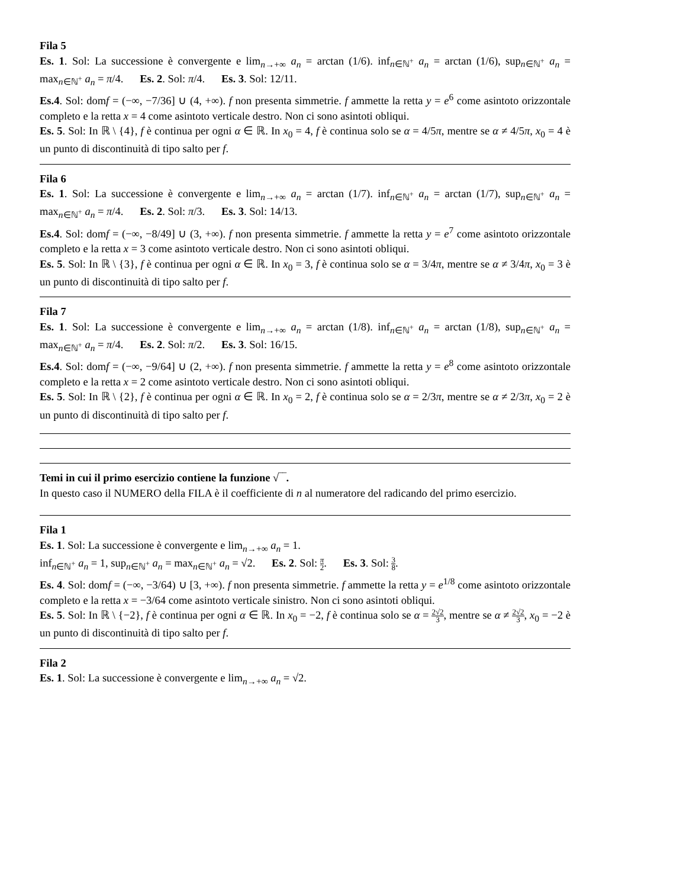Fila 5
Es. 1. Sol: La successione è convergente e lim<sub>n→+∞</sub> a<sub>n</sub> = arctan (1/6). inf<sub>n∈ℕ<sup>+</sup></sub> a<sub>n</sub> = arctan (1/6), sup<sub>n∈ℕ<sup>+</sup></sub> a<sub>n</sub> = max<sub>n∈ℕ<sup>+</sup></sub> a<sub>n</sub> = π/4. Es. 2. Sol: π/4. Es. 3. Sol: 12/11.
Es.4. Sol: domf = (−∞, −7/36] ∪ (4, +∞). f non presenta simmetrie. f ammette la retta y = e<sup>6</sup> come asintoto orizzontale completo e la retta x = 4 come asintoto verticale destro. Non ci sono asintoti obliqui.
Es. 5. Sol: In ℝ \ {4}, f è continua per ogni α ∈ ℝ. In x<sub>0</sub> = 4, f è continua solo se α = 4/5π, mentre se α ≠ 4/5π, x<sub>0</sub> = 4 è un punto di discontinuità di tipo salto per f.
Fila 6
Es. 1. Sol: La successione è convergente e lim<sub>n→+∞</sub> a<sub>n</sub> = arctan (1/7). inf<sub>n∈ℕ<sup>+</sup></sub> a<sub>n</sub> = arctan (1/7), sup<sub>n∈ℕ<sup>+</sup></sub> a<sub>n</sub> = max<sub>n∈ℕ<sup>+</sup></sub> a<sub>n</sub> = π/4. Es. 2. Sol: π/3. Es. 3. Sol: 14/13.
Es.4. Sol: domf = (−∞, −8/49] ∪ (3, +∞). f non presenta simmetrie. f ammette la retta y = e<sup>7</sup> come asintoto orizzontale completo e la retta x = 3 come asintoto verticale destro. Non ci sono asintoti obliqui.
Es. 5. Sol: In ℝ \ {3}, f è continua per ogni α ∈ ℝ. In x<sub>0</sub> = 3, f è continua solo se α = 3/4π, mentre se α ≠ 3/4π, x<sub>0</sub> = 3 è un punto di discontinuità di tipo salto per f.
Fila 7
Es. 1. Sol: La successione è convergente e lim<sub>n→+∞</sub> a<sub>n</sub> = arctan (1/8). inf<sub>n∈ℕ<sup>+</sup></sub> a<sub>n</sub> = arctan (1/8), sup<sub>n∈ℕ<sup>+</sup></sub> a<sub>n</sub> = max<sub>n∈ℕ<sup>+</sup></sub> a<sub>n</sub> = π/4. Es. 2. Sol: π/2. Es. 3. Sol: 16/15.
Es.4. Sol: domf = (−∞, −9/64] ∪ (2, +∞). f non presenta simmetrie. f ammette la retta y = e<sup>8</sup> come asintoto orizzontale completo e la retta x = 2 come asintoto verticale destro. Non ci sono asintoti obliqui.
Es. 5. Sol: In ℝ \ {2}, f è continua per ogni α ∈ ℝ. In x<sub>0</sub> = 2, f è continua solo se α = 2/3π, mentre se α ≠ 2/3π, x<sub>0</sub> = 2 è un punto di discontinuità di tipo salto per f.
Temi in cui il primo esercizio contiene la funzione √‾‾.
In questo caso il NUMERO della FILA è il coefficiente di n al numeratore del radicando del primo esercizio.
Fila 1
Es. 1. Sol: La successione è convergente e lim<sub>n→+∞</sub> a<sub>n</sub> = 1.
inf<sub>n∈ℕ<sup>+</sup></sub> a<sub>n</sub> = 1, sup<sub>n∈ℕ<sup>+</sup></sub> a<sub>n</sub> = max<sub>n∈ℕ<sup>+</sup></sub> a<sub>n</sub> = √2. Es. 2. Sol: π 2. Es. 3. Sol: 3 8.
Es. 4. Sol: domf = (−∞, −3/64) ∪ [3, +∞). f non presenta simmetrie. f ammette la retta y = e<sup>1/8</sup> come asintoto orizzontale completo e la retta x = −3/64 come asintoto verticale sinistro. Non ci sono asintoti obliqui.
Es. 5. Sol: In ℝ \ {−2}, f è continua per ogni α ∈ ℝ. In x<sub>0</sub> = −2, f è continua solo se α = 2√2 3, mentre se α ≠ 2√2 3, x<sub>0</sub> = −2 è un punto di discontinuità di tipo salto per f.
Fila 2
Es. 1. Sol: La successione è convergente e lim<sub>n→+∞</sub> a<sub>n</sub> = √2.